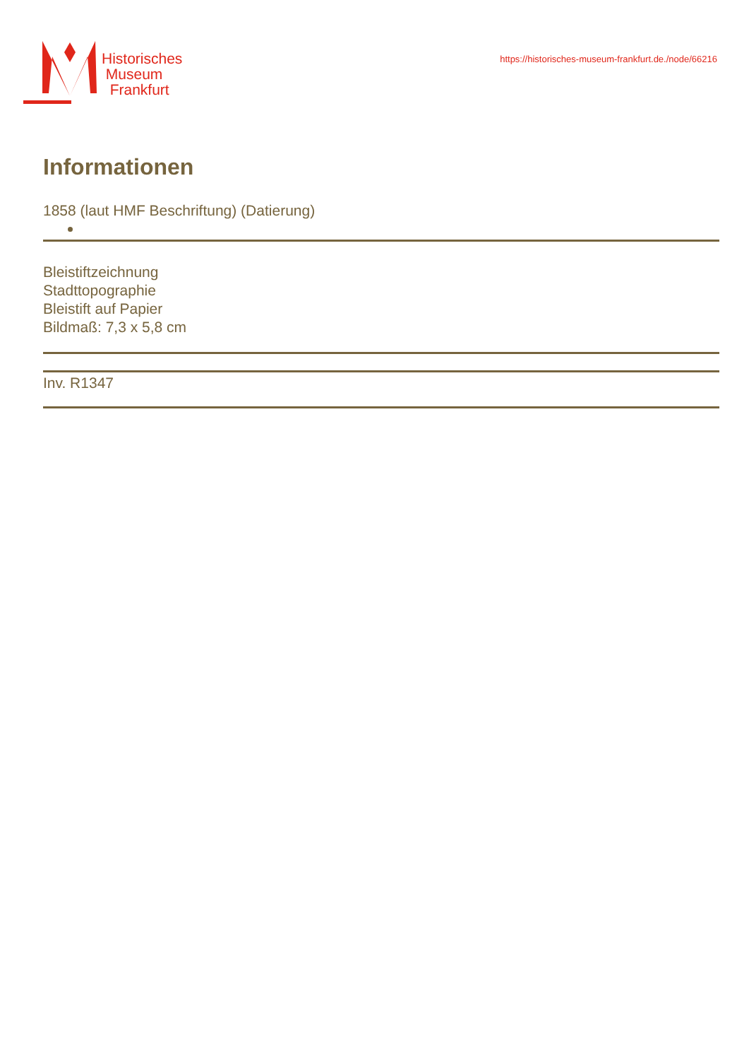Historisches
Museum
Frankfurt
https://historisches-museum-frankfurt.de./node/66216
Informationen
1858 (laut HMF Beschriftung) (Datierung)
Bleistiftzeichnung
Stadttopographie
Bleistift auf Papier
Bildmaß: 7,3 x 5,8 cm
Inv. R1347